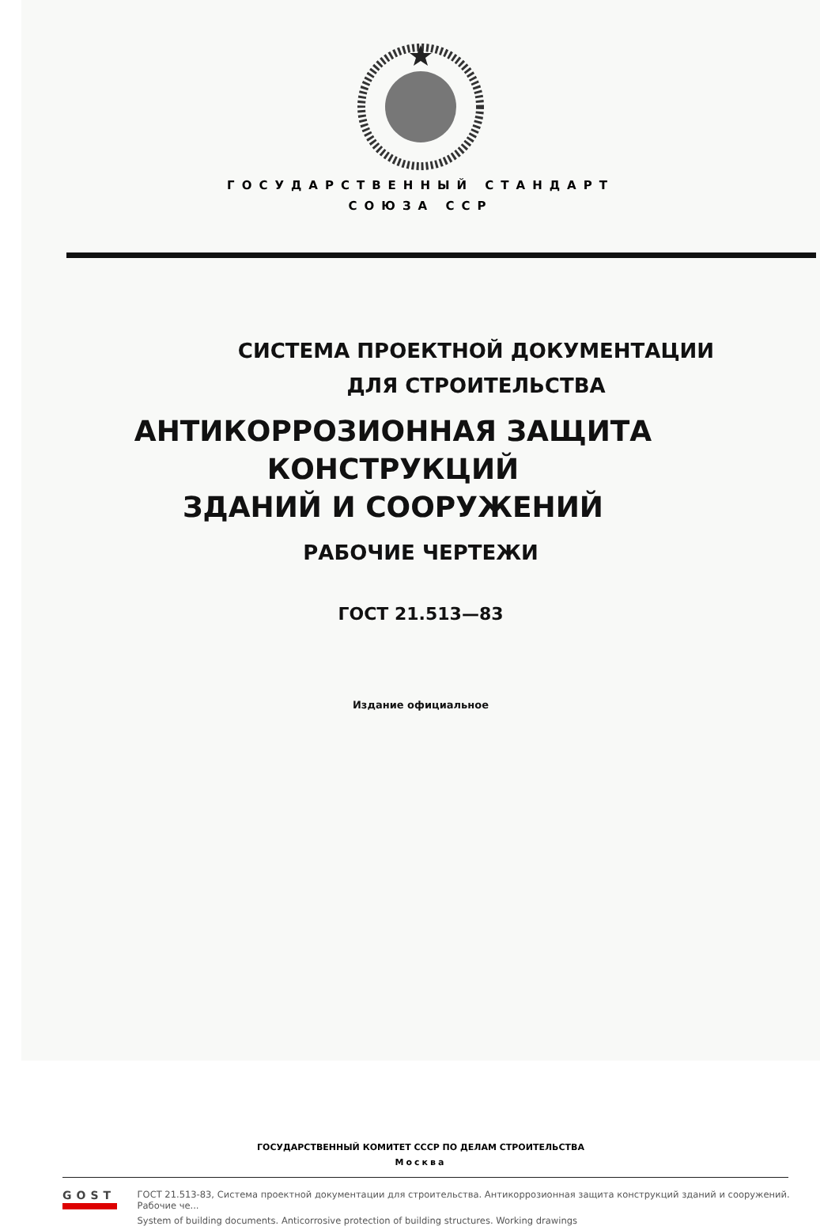ГОСУДАРСТВЕННЫЙ СТАНДАРТ
СОЮЗА ССР
СИСТЕМА ПРОЕКТНОЙ ДОКУМЕНТАЦИИ
ДЛЯ СТРОИТЕЛЬСТВА
АНТИКОРРОЗИОННАЯ ЗАЩИТА
КОНСТРУКЦИЙ
ЗДАНИЙ И СООРУЖЕНИЙ
РАБОЧИЕ ЧЕРТЕЖИ
ГОСТ 21.513—83
Издание официальное
ГОСУДАРСТВЕННЫЙ КОМИТЕТ СССР ПО ДЕЛАМ СТРОИТЕЛЬСТВА
Москва
GOST
ГОСТ 21.513-83, Система проектной документации для строительства. Антикоррозионная защита конструкций зданий и сооружений. Рабочие че...
System of building documents. Anticorrosive protection of building structures. Working drawings